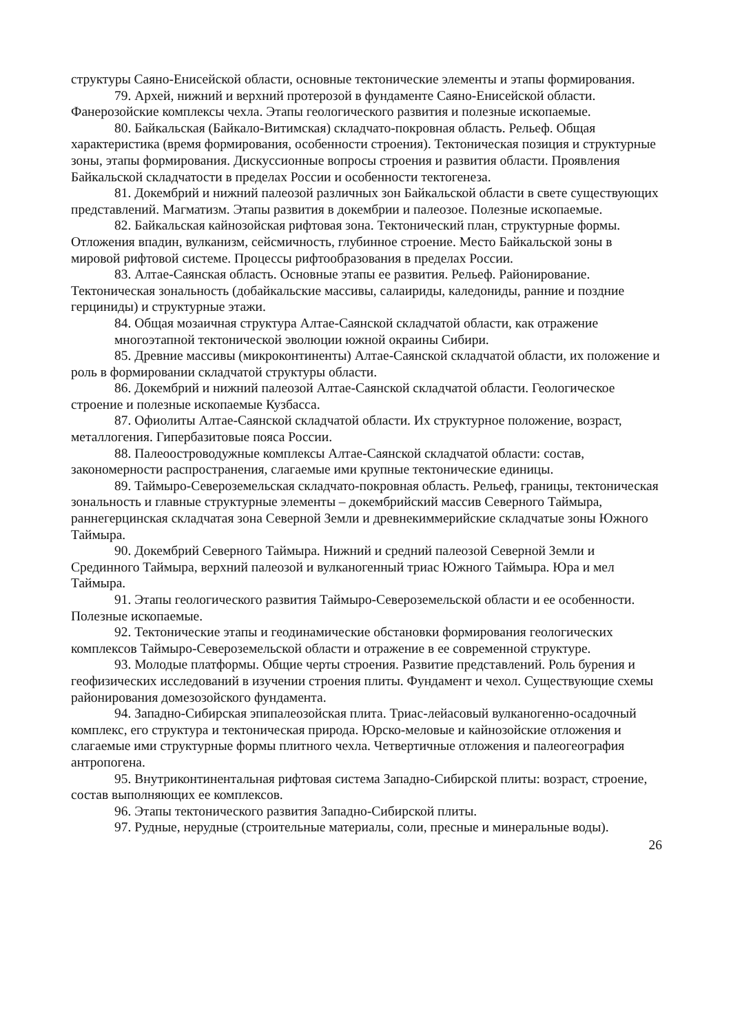структуры Саяно-Енисейской области, основные тектонические элементы и этапы формирования.
79. Архей, нижний и верхний протерозой в фундаменте Саяно-Енисейской области. Фанерозойские комплексы чехла. Этапы геологического развития и полезные ископаемые.
80. Байкальская (Байкало-Витимская) складчато-покровная область. Рельеф. Общая характеристика (время формирования, особенности строения). Тектоническая позиция и структурные зоны, этапы формирования. Дискуссионные вопросы строения и развития области. Проявления Байкальской складчатости в пределах России и особенности тектогенеза.
81. Докембрий и нижний палеозой различных зон Байкальской области в свете существующих представлений. Магматизм. Этапы развития в докембрии и палеозое. Полезные ископаемые.
82. Байкальская кайнозойская рифтовая зона. Тектонический план, структурные формы. Отложения впадин, вулканизм, сейсмичность, глубинное строение. Место Байкальской зоны в мировой рифтовой системе. Процессы рифтообразования в пределах России.
83. Алтае-Саянская область. Основные этапы ее развития. Рельеф. Районирование. Тектоническая зональность (добайкальские массивы, салаириды, каледониды, ранние и поздние герциниды) и структурные этажи.
84. Общая мозаичная структура Алтае-Саянской складчатой области, как отражение многоэтапной тектонической эволюции южной окраины Сибири.
85. Древние массивы (микроконтиненты) Алтае-Саянской складчатой области, их положение и роль в формировании складчатой структуры области.
86. Докембрий и нижний палеозой Алтае-Саянской складчатой области. Геологическое строение и полезные ископаемые Кузбасса.
87. Офиолиты Алтае-Саянской складчатой области. Их структурное положение, возраст, металлогения. Гипербазитовые пояса России.
88. Палеоостроводужные комплексы Алтае-Саянской складчатой области: состав, закономерности распространения, слагаемые ими крупные тектонические единицы.
89. Таймыро-Североземельская складчато-покровная область. Рельеф, границы, тектоническая зональность и главные структурные элементы – докембрийский массив Северного Таймыра, раннегерцинская складчатая зона Северной Земли и древнекиммерийские складчатые зоны Южного Таймыра.
90. Докембрий Северного Таймыра. Нижний и средний палеозой Северной Земли и Срединного Таймыра, верхний палеозой и вулканогенный триас Южного Таймыра. Юра и мел Таймыра.
91. Этапы геологического развития Таймыро-Североземельской области и ее особенности. Полезные ископаемые.
92. Тектонические этапы и геодинамические обстановки формирования геологических комплексов Таймыро-Североземельской области и отражение в ее современной структуре.
93. Молодые платформы. Общие черты строения. Развитие представлений. Роль бурения и геофизических исследований в изучении строения плиты. Фундамент и чехол. Существующие схемы районирования домезозойского фундамента.
94. Западно-Сибирская эпипалеозойская плита. Триас-лейасовый вулканогенно-осадочный комплекс, его структура и тектоническая природа. Юрско-меловые и кайнозойские отложения и слагаемые ими структурные формы плитного чехла. Четвертичные отложения и палеогеография антропогена.
95. Внутриконтинентальная рифтовая система Западно-Сибирской плиты: возраст, строение, состав выполняющих ее комплексов.
96. Этапы тектонического развития Западно-Сибирской плиты.
97. Рудные, нерудные (строительные материалы, соли, пресные и минеральные воды).
26